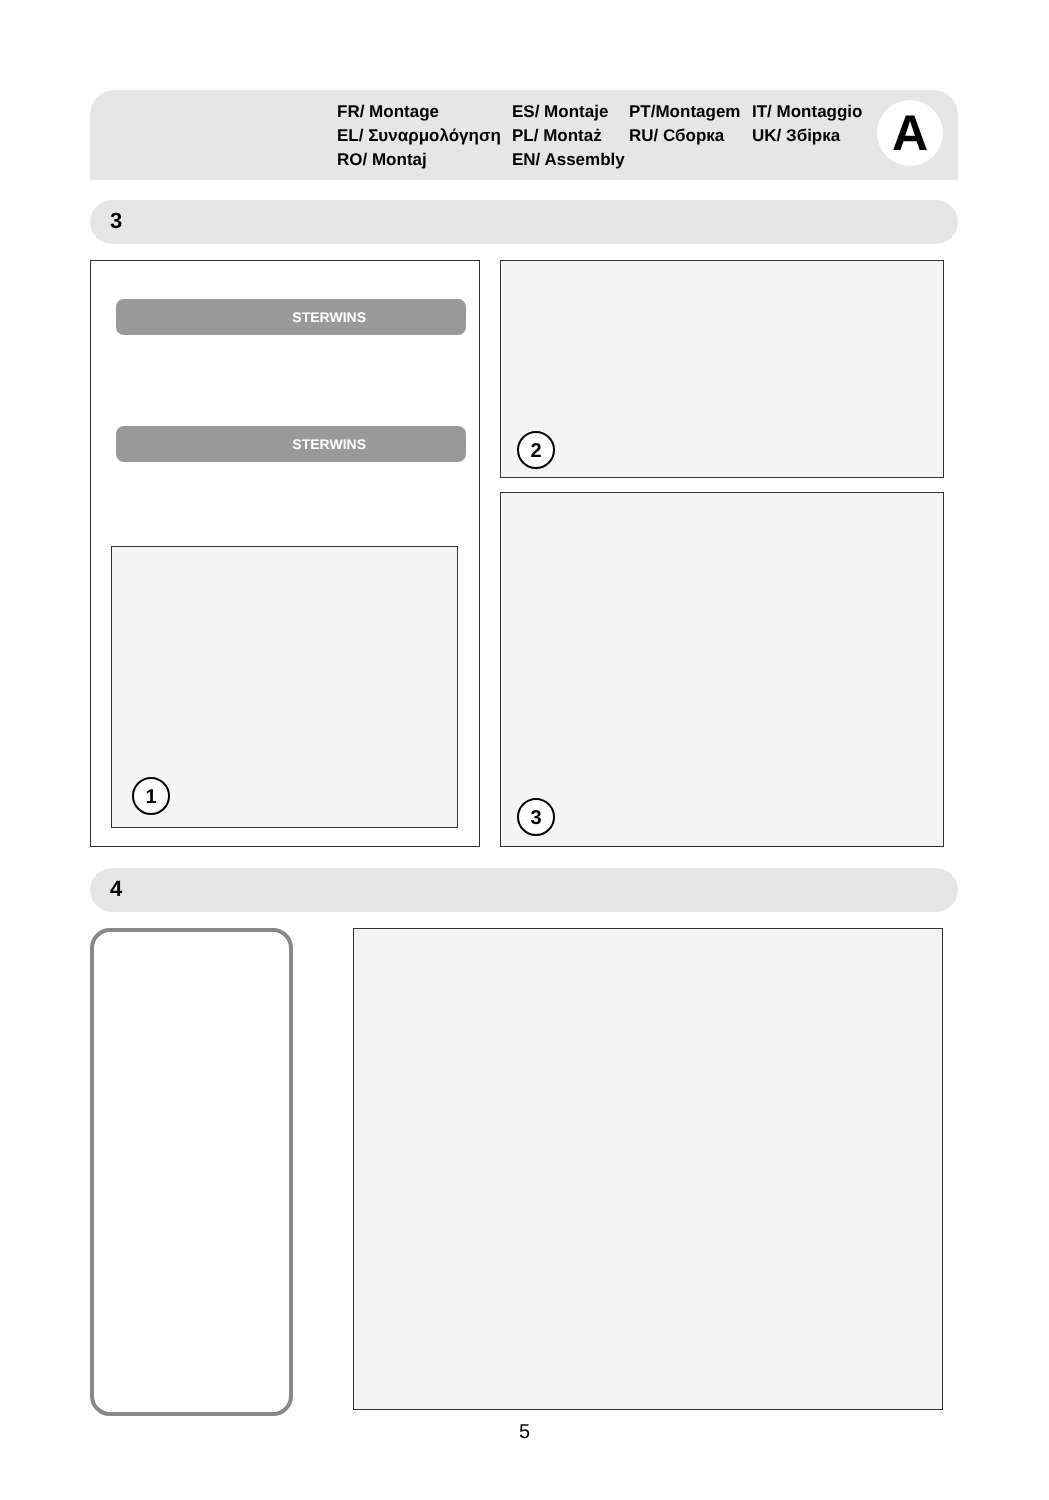FR/ Montage
ES/ Montaje
PT/Montagem
IT/ Montaggio
EL/ Συναρμολόγηση
PL/ Montaż
RU/ Сборка
UK/ Збірка
RO/ Montaj
EN/ Assembly
A
3
STERWINS
STERWINS
1
2
3
4
5